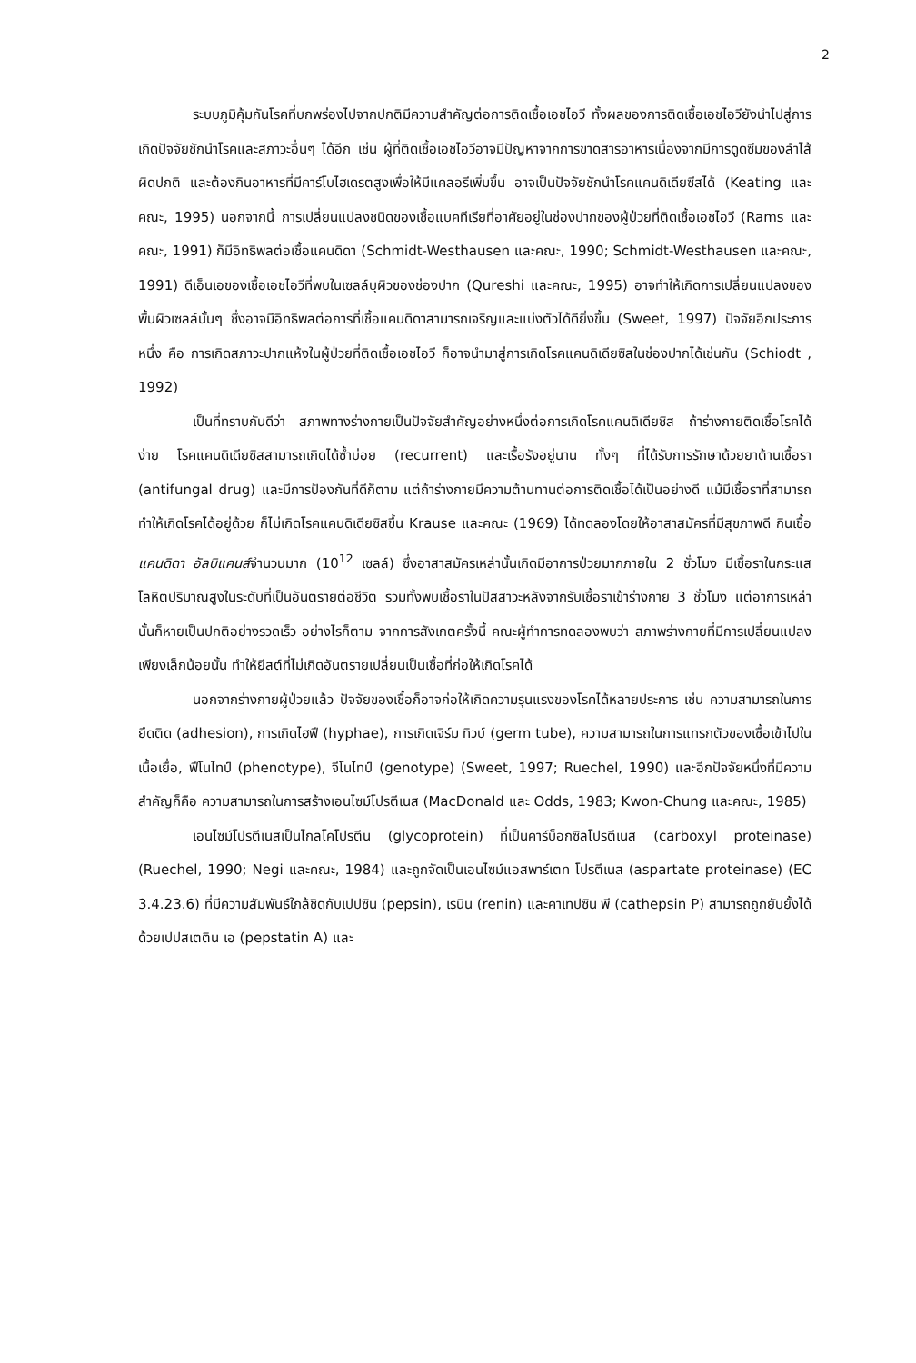2
ระบบภูมิคุ้มกันโรคที่บกพร่องไปจากปกติมีความสำคัญต่อการติดเชื้อเอชไอวี ทั้งผลของการติดเชื้อเอชไอวียังนำไปสู่การเกิดปัจจัยชักนำโรคและสภาวะอื่นๆ ได้อีก เช่น ผู้ที่ติดเชื้อเอชไอวีอาจมีปัญหาจากการขาดสารอาหารเนื่องจากมีการดูดซึมของลำไส้ผิดปกติ และต้องกินอาหารที่มีคาร์โบไฮเดรตสูงเพื่อให้มีแคลอรีเพิ่มขึ้น อาจเป็นปัจจัยชักนำโรคแคนดิเดียซีสได้ (Keating และคณะ, 1995) นอกจากนี้ การเปลี่ยนแปลงชนิดของเชื้อแบคทีเรียที่อาศัยอยู่ในช่องปากของผู้ป่วยที่ติดเชื้อเอชไอวี (Rams และคณะ, 1991) ก็มีอิทธิพลต่อเชื้อแคนดิดา (Schmidt-Westhausen และคณะ, 1990; Schmidt-Westhausen และคณะ, 1991) ดีเอ็นเอของเชื้อเอชไอวีที่พบในเซลล์บุผิวของช่องปาก (Qureshi และคณะ, 1995) อาจทำให้เกิดการเปลี่ยนแปลงของพื้นผิวเซลล์นั้นๆ ซึ่งอาจมีอิทธิพลต่อการที่เชื้อแคนดิดาสามารถเจริญและแบ่งตัวได้ดียิ่งขึ้น (Sweet, 1997) ปัจจัยอีกประการหนึ่ง คือ การเกิดสภาวะปากแห้งในผู้ป่วยที่ติดเชื้อเอชไอวี ก็อาจนำมาสู่การเกิดโรคแคนดิเดียซิสในช่องปากได้เช่นกัน (Schiodt , 1992)
เป็นที่ทราบกันดีว่า สภาพทางร่างกายเป็นปัจจัยสำคัญอย่างหนึ่งต่อการเกิดโรคแคนดิเดียซิส ถ้าร่างกายติดเชื้อโรคได้ง่าย โรคแคนดิเดียซิสสามารถเกิดได้ซ้ำบ่อย (recurrent) และเรื้อรังอยู่นาน ทั้งๆ ที่ได้รับการรักษาด้วยยาต้านเชื้อรา (antifungal drug) และมีการป้องกันที่ดีก็ตาม แต่ถ้าร่างกายมีความต้านทานต่อการติดเชื้อได้เป็นอย่างดี แม้มีเชื้อราที่สามารถทำให้เกิดโรคได้อยู่ด้วย ก็ไม่เกิดโรคแคนดิเดียซิสขึ้น Krause และคณะ (1969) ได้ทดลองโดยให้อาสาสมัครที่มีสุขภาพดี กินเชื้อแคนดิดา อัลบิแคนส์จำนวนมาก (10<sup>12</sup> เซลล์) ซึ่งอาสาสมัครเหล่านั้นเกิดมีอาการป่วยมากภายใน 2 ชั่วโมง มีเชื้อราในกระแสโลหิตปริมาณสูงในระดับที่เป็นอันตรายต่อชีวิต รวมทั้งพบเชื้อราในปัสสาวะหลังจากรับเชื้อราเข้าร่างกาย 3 ชั่วโมง แต่อาการเหล่านั้นก็หายเป็นปกติอย่างรวดเร็ว อย่างไรก็ตาม จากการสังเกตครั้งนี้ คณะผู้ทำการทดลองพบว่า สภาพร่างกายที่มีการเปลี่ยนแปลงเพียงเล็กน้อยนั้น ทำให้ยีสต์ที่ไม่เกิดอันตรายเปลี่ยนเป็นเชื้อที่ก่อให้เกิดโรคได้
นอกจากร่างกายผู้ป่วยแล้ว ปัจจัยของเชื้อก็อาจก่อให้เกิดความรุนแรงของโรคได้หลายประการ เช่น ความสามารถในการยึดติด (adhesion), การเกิดไฮฟี (hyphae), การเกิดเจิร์ม ทิวบ์ (germ tube), ความสามารถในการแทรกตัวของเชื้อเข้าไปในเนื้อเยื่อ, ฟีโนไทป์ (phenotype), จีโนไทป์ (genotype) (Sweet, 1997; Ruechel, 1990) และอีกปัจจัยหนึ่งที่มีความสำคัญก็คือ ความสามารถในการสร้างเอนไซม์โปรตีเนส (MacDonald และ Odds, 1983; Kwon-Chung และคณะ, 1985)
เอนไซม์โปรตีเนสเป็นไกลโคโปรตีน (glycoprotein) ที่เป็นคาร์บ็อกซิลโปรตีเนส (carboxyl proteinase) (Ruechel, 1990; Negi และคณะ, 1984) และถูกจัดเป็นเอนไซม์แอสพาร์เตท โปรตีเนส (aspartate proteinase) (EC 3.4.23.6) ที่มีความสัมพันธ์ใกล้ชิดกับเปปซิน (pepsin), เรนิน (renin) และคาเทปซิน พี (cathepsin P) สามารถถูกยับยั้งได้ด้วยเปปสเตติน เอ (pepstatin A) และ